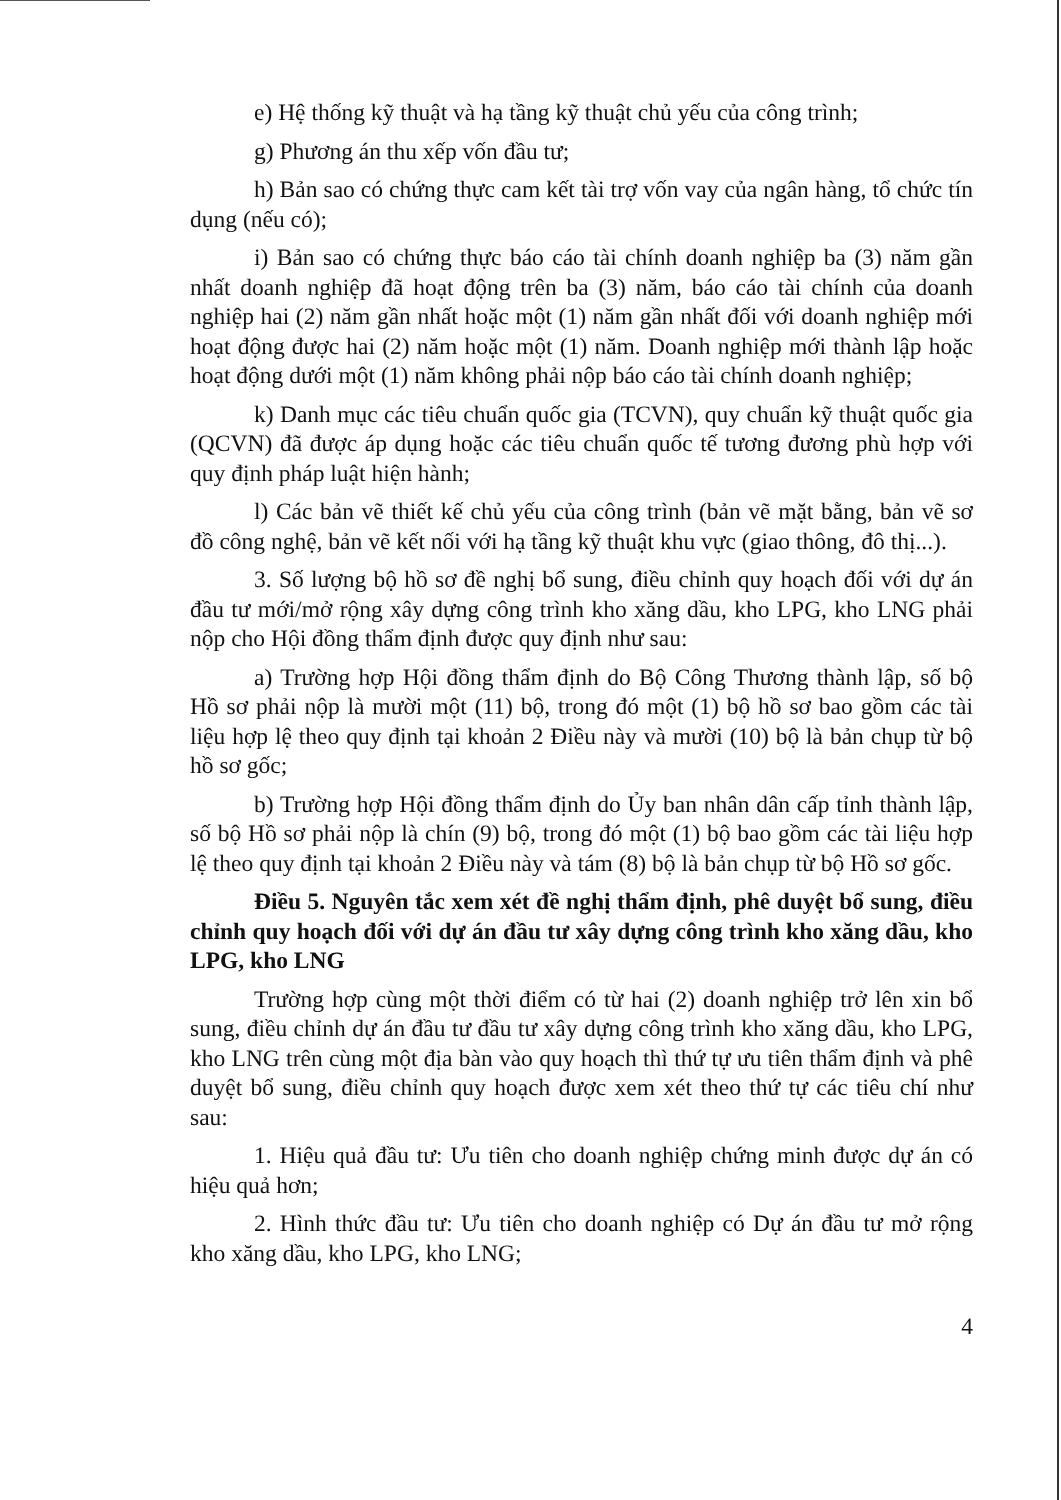e) Hệ thống kỹ thuật và hạ tầng kỹ thuật chủ yếu của công trình;
g) Phương án thu xếp vốn đầu tư;
h) Bản sao có chứng thực cam kết tài trợ vốn vay của ngân hàng, tổ chức tín dụng (nếu có);
i) Bản sao có chứng thực báo cáo tài chính doanh nghiệp ba (3) năm gần nhất doanh nghiệp đã hoạt động trên ba (3) năm, báo cáo tài chính của doanh nghiệp hai (2) năm gần nhất hoặc một (1) năm gần nhất đối với doanh nghiệp mới hoạt động được hai (2) năm hoặc một (1) năm. Doanh nghiệp mới thành lập hoặc hoạt động dưới một (1) năm không phải nộp báo cáo tài chính doanh nghiệp;
k) Danh mục các tiêu chuẩn quốc gia (TCVN), quy chuẩn kỹ thuật quốc gia (QCVN) đã được áp dụng hoặc các tiêu chuẩn quốc tế tương đương phù hợp với quy định pháp luật hiện hành;
l) Các bản vẽ thiết kế chủ yếu của công trình (bản vẽ mặt bằng, bản vẽ sơ đồ công nghệ, bản vẽ kết nối với hạ tầng kỹ thuật khu vực (giao thông, đô thị...).
3. Số lượng bộ hồ sơ đề nghị bổ sung, điều chỉnh quy hoạch đối với dự án đầu tư mới/mở rộng xây dựng công trình kho xăng dầu, kho LPG, kho LNG phải nộp cho Hội đồng thẩm định được quy định như sau:
a) Trường hợp Hội đồng thẩm định do Bộ Công Thương thành lập, số bộ Hồ sơ phải nộp là mười một (11) bộ, trong đó một (1) bộ hồ sơ bao gồm các tài liệu hợp lệ theo quy định tại khoản 2 Điều này và mười (10) bộ là bản chụp từ bộ hồ sơ gốc;
b) Trường hợp Hội đồng thẩm định do Ủy ban nhân dân cấp tỉnh thành lập, số bộ Hồ sơ phải nộp là chín (9) bộ, trong đó một (1) bộ bao gồm các tài liệu hợp lệ theo quy định tại khoản 2 Điều này và tám (8) bộ là bản chụp từ bộ Hồ sơ gốc.
Điều 5. Nguyên tắc xem xét đề nghị thẩm định, phê duyệt bổ sung, điều chỉnh quy hoạch đối với dự án đầu tư xây dựng công trình kho xăng dầu, kho LPG, kho LNG
Trường hợp cùng một thời điểm có từ hai (2) doanh nghiệp trở lên xin bổ sung, điều chỉnh dự án đầu tư đầu tư xây dựng công trình kho xăng dầu, kho LPG, kho LNG trên cùng một địa bàn vào quy hoạch thì thứ tự ưu tiên thẩm định và phê duyệt bổ sung, điều chỉnh quy hoạch được xem xét theo thứ tự các tiêu chí như sau:
1. Hiệu quả đầu tư: Ưu tiên cho doanh nghiệp chứng minh được dự án có hiệu quả hơn;
2. Hình thức đầu tư: Ưu tiên cho doanh nghiệp có Dự án đầu tư mở rộng kho xăng dầu, kho LPG, kho LNG;
4